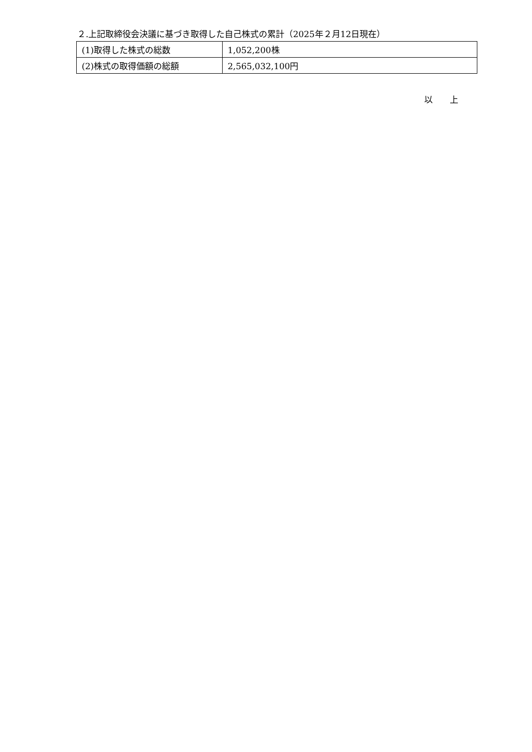２.上記取締役会決議に基づき取得した自己株式の累計（2025年２月12日現在）
| (1)取得した株式の総数 | 1,052,200株 |
| (2)株式の取得価額の総額 | 2,565,032,100円 |
以　　上